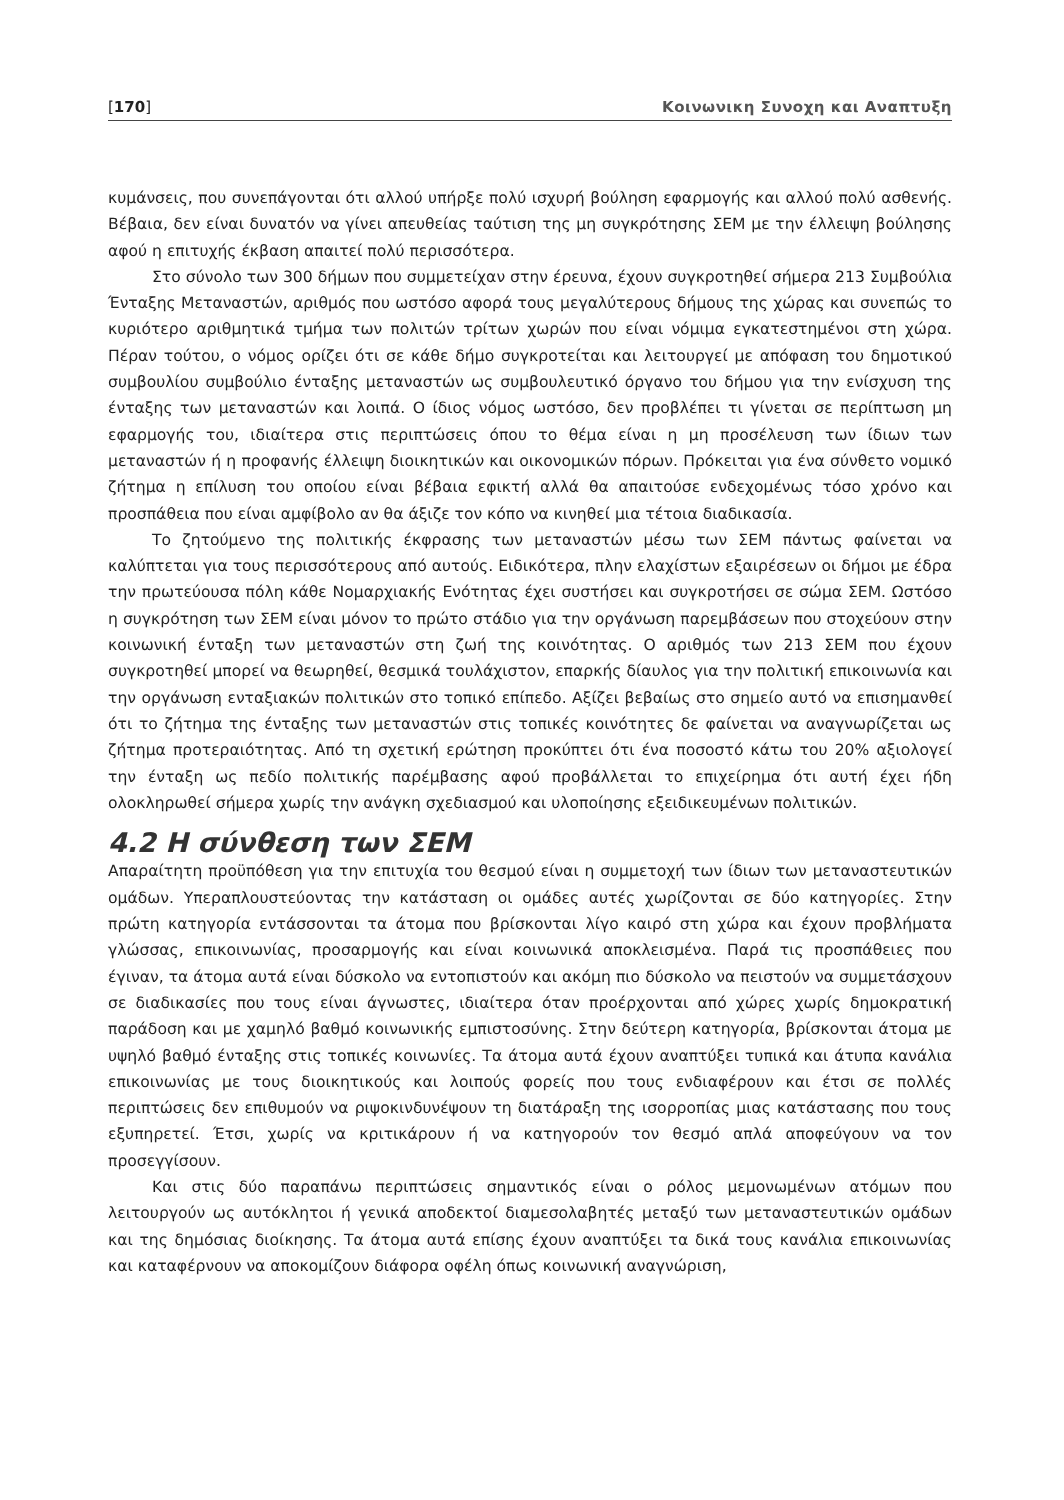[170] Κοινωνικη Συνοχη και Αναπτυξη
κυμάνσεις, που συνεπάγονται ότι αλλού υπήρξε πολύ ισχυρή βούληση εφαρμογής και αλλού πολύ ασθενής. Βέβαια, δεν είναι δυνατόν να γίνει απευθείας ταύτιση της μη συγκρότησης ΣΕΜ με την έλλειψη βούλησης αφού η επιτυχής έκβαση απαιτεί πολύ περισσότερα.
Στο σύνολο των 300 δήμων που συμμετείχαν στην έρευνα, έχουν συγκροτηθεί σήμερα 213 Συμβούλια Ένταξης Μεταναστών, αριθμός που ωστόσο αφορά τους μεγαλύτερους δήμους της χώρας και συνεπώς το κυριότερο αριθμητικά τμήμα των πολιτών τρίτων χωρών που είναι νόμιμα εγκατεστημένοι στη χώρα. Πέραν τούτου, ο νόμος ορίζει ότι σε κάθε δήμο συγκροτείται και λειτουργεί με απόφαση του δημοτικού συμβουλίου συμβούλιο ένταξης μεταναστών ως συμβουλευτικό όργανο του δήμου για την ενίσχυση της ένταξης των μεταναστών και λοιπά. Ο ίδιος νόμος ωστόσο, δεν προβλέπει τι γίνεται σε περίπτωση μη εφαρμογής του, ιδιαίτερα στις περιπτώσεις όπου το θέμα είναι η μη προσέλευση των ίδιων των μεταναστών ή η προφανής έλλειψη διοικητικών και οικονομικών πόρων. Πρόκειται για ένα σύνθετο νομικό ζήτημα η επίλυση του οποίου είναι βέβαια εφικτή αλλά θα απαιτούσε ενδεχομένως τόσο χρόνο και προσπάθεια που είναι αμφίβολο αν θα άξιζε τον κόπο να κινηθεί μια τέτοια διαδικασία.
Το ζητούμενο της πολιτικής έκφρασης των μεταναστών μέσω των ΣΕΜ πάντως φαίνεται να καλύπτεται για τους περισσότερους από αυτούς. Ειδικότερα, πλην ελαχίστων εξαιρέσεων οι δήμοι με έδρα την πρωτεύουσα πόλη κάθε Νομαρχιακής Ενότητας έχει συστήσει και συγκροτήσει σε σώμα ΣΕΜ. Ωστόσο η συγκρότηση των ΣΕΜ είναι μόνον το πρώτο στάδιο για την οργάνωση παρεμβάσεων που στοχεύουν στην κοινωνική ένταξη των μεταναστών στη ζωή της κοινότητας. Ο αριθμός των 213 ΣΕΜ που έχουν συγκροτηθεί μπορεί να θεωρηθεί, θεσμικά τουλάχιστον, επαρκής δίαυλος για την πολιτική επικοινωνία και την οργάνωση ενταξιακών πολιτικών στο τοπικό επίπεδο. Αξίζει βεβαίως στο σημείο αυτό να επισημανθεί ότι το ζήτημα της ένταξης των μεταναστών στις τοπικές κοινότητες δε φαίνεται να αναγνωρίζεται ως ζήτημα προτεραιότητας. Από τη σχετική ερώτηση προκύπτει ότι ένα ποσοστό κάτω του 20% αξιολογεί την ένταξη ως πεδίο πολιτικής παρέμβασης αφού προβάλλεται το επιχείρημα ότι αυτή έχει ήδη ολοκληρωθεί σήμερα χωρίς την ανάγκη σχεδιασμού και υλοποίησης εξειδικευμένων πολιτικών.
4.2 Η σύνθεση των ΣΕΜ
Απαραίτητη προϋπόθεση για την επιτυχία του θεσμού είναι η συμμετοχή των ίδιων των μεταναστευτικών ομάδων. Υπεραπλουστεύοντας την κατάσταση οι ομάδες αυτές χωρίζονται σε δύο κατηγορίες. Στην πρώτη κατηγορία εντάσσονται τα άτομα που βρίσκονται λίγο καιρό στη χώρα και έχουν προβλήματα γλώσσας, επικοινωνίας, προσαρμογής και είναι κοινωνικά αποκλεισμένα. Παρά τις προσπάθειες που έγιναν, τα άτομα αυτά είναι δύσκολο να εντοπιστούν και ακόμη πιο δύσκολο να πειστούν να συμμετάσχουν σε διαδικασίες που τους είναι άγνωστες, ιδιαίτερα όταν προέρχονται από χώρες χωρίς δημοκρατική παράδοση και με χαμηλό βαθμό κοινωνικής εμπιστοσύνης. Στην δεύτερη κατηγορία, βρίσκονται άτομα με υψηλό βαθμό ένταξης στις τοπικές κοινωνίες. Τα άτομα αυτά έχουν αναπτύξει τυπικά και άτυπα κανάλια επικοινωνίας με τους διοικητικούς και λοιπούς φορείς που τους ενδιαφέρουν και έτσι σε πολλές περιπτώσεις δεν επιθυμούν να ριψοκινδυνέψουν τη διατάραξη της ισορροπίας μιας κατάστασης που τους εξυπηρετεί. Έτσι, χωρίς να κριτικάρουν ή να κατηγορούν τον θεσμό απλά αποφεύγουν να τον προσεγγίσουν.
Και στις δύο παραπάνω περιπτώσεις σημαντικός είναι ο ρόλος μεμονωμένων ατόμων που λειτουργούν ως αυτόκλητοι ή γενικά αποδεκτοί διαμεσολαβητές μεταξύ των μεταναστευτικών ομάδων και της δημόσιας διοίκησης. Τα άτομα αυτά επίσης έχουν αναπτύξει τα δικά τους κανάλια επικοινωνίας και καταφέρνουν να αποκομίζουν διάφορα οφέλη όπως κοινωνική αναγνώριση,